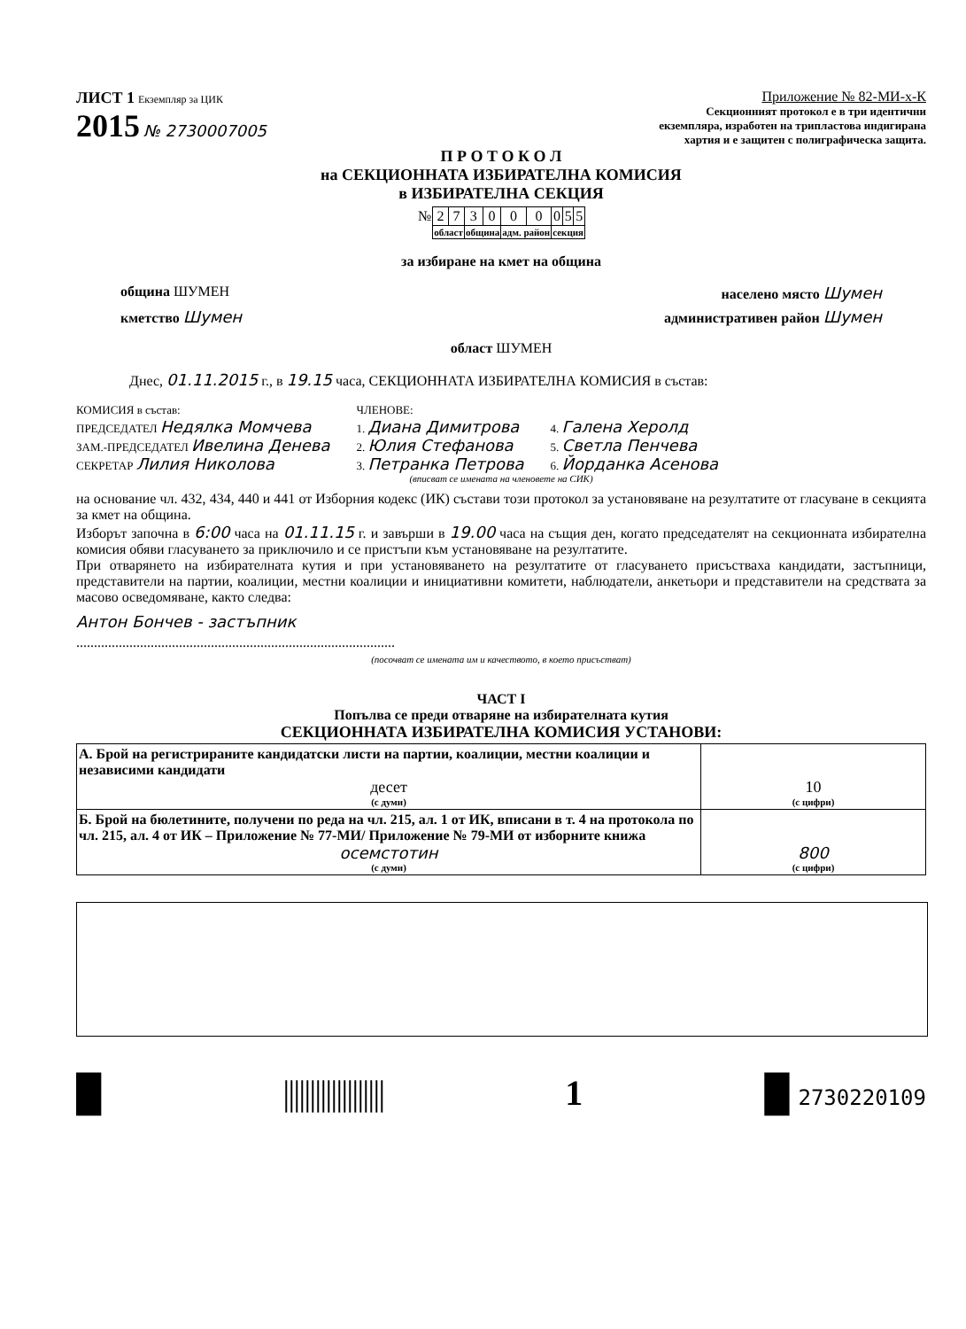ЛИСТ 1 Екземпляр за ЦИК
2015 № 2730007005
Приложение № 82-МИ-х-К
Секционният протокол е в три идентични
екземпляра, изработен на трипластова индигирана
хартия и е защитен с полиграфическа защита.
П Р О Т О К О Л
на СЕКЦИОННАТА ИЗБИРАТЕЛНА КОМИСИЯ
в ИЗБИРАТЕЛНА СЕКЦИЯ
| № | 2 | 7 | 3 | 0 | 0 | 0 | 0 | 5 | 5 |
| | област | | община | | адм. район | | секция | | |
за избиране на кмет на община
община ШУМЕН населено място Шумен
кметство Шумен административен район Шумен
област ШУМЕН
Днес, 01.11.2015 г., в 19.15 часа, СЕКЦИОННАТА ИЗБИРАТЕЛНА КОМИСИЯ в състав:
КОМИСИЯ в състав:
ПРЕДСЕДАТЕЛ Недялка Момчева
ЗАМ.-ПРЕДСЕДАТЕЛ Ивелина Денева
СЕКРЕТАР Лилия Николова
ЧЛЕНОВЕ:
1. Диана Димитрова
2. Юлия Стефанова
3. Петранка Петрова
4. Галена Херолд
5. Светла Пенчева
6. Йорданка Асенова
(вписват се имената на членовете на СИК)
на основание чл. 432, 434, 440 и 441 от Изборния кодекс (ИК) състави този протокол за установяване на резултатите от гласуване в секцията за кмет на община.
Изборът започна в 6:00 часа на 01.11.15 г. и завърши в 19.00 часа на същия ден, когато председателят на секционната избирателна комисия обяви гласуването за приключило и се пристъпи към установяване на резултатите.
При отварянето на избирателната кутия и при установяването на резултатите от гласуването присъстваха кандидати, застъпници, представители на партии, коалиции, местни коалиции и инициативни комитети, наблюдатели, анкетьори и представители на средствата за масово осведомяване, както следва:
Антон Бончев - застъпник
..........................................................................................
(посочват се имената им и качеството, в което присъстват)
ЧАСТ I
Попълва се преди отваряне на избирателната кутия
СЕКЦИОННАТА ИЗБИРАТЕЛНА КОМИСИЯ УСТАНОВИ:
| А. Брой на регистрираните кандидатски листи на партии, коалиции, местни коалиции и независими кандидати десет (с думи) | 10 (с цифри) |
| Б. Брой на бюлетините, получени по реда на чл. 215, ал. 1 от ИК, вписани в т. 4 на протокола по чл. 215, ал. 4 от ИК – Приложение № 77-МИ/ Приложение № 79-МИ от изборните книжа осемстотин (с думи) | 800 (с цифри) |
█ ||||||||||||||||||| 1 █ 2730220109